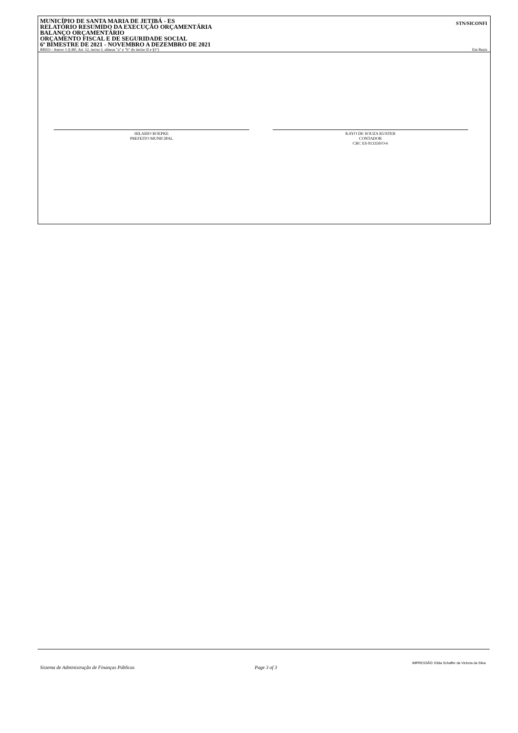MUNICÍPIO DE SANTA MARIA DE JETIBÁ - ES
RELATÓRIO RESUMIDO DA EXECUÇÃO ORÇAMENTÁRIA
BALANÇO ORÇAMENTÁRIO
ORÇAMENTO FISCAL E DE SEGURIDADE SOCIAL
6º BIMESTRE DE 2021 - NOVEMBRO A DEZEMBRO DE 2021
STN/SICONFI
RREO - Anexo 1 (LRF, Art. 52, inciso I, alíneas "a" e "b" do inciso II e §1º) Em Reais
HILARIO ROEPKE
PREFEITO MUNICIPAL
KAYO DE SOUZA KUSTER
CONTADOR
CRC ES 013350/O-6
IMPRESSÃO: Elida Schaffer da Victoria da Silva
Sistema de Administração de Finanças Públicas Page 3 of 3